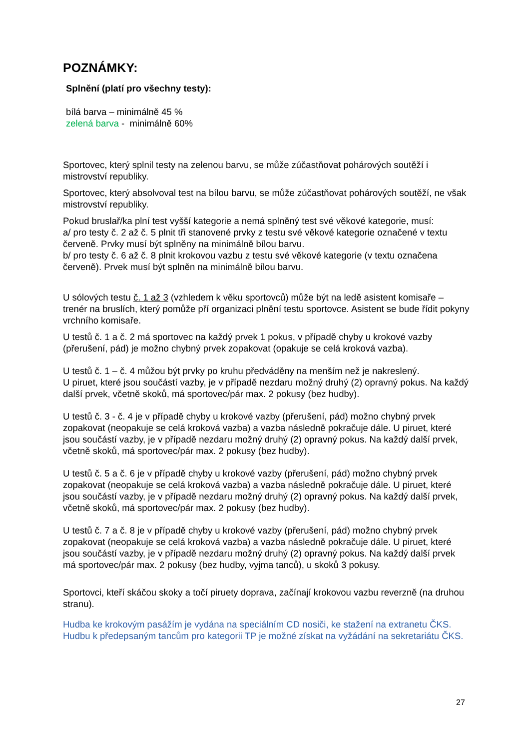POZNÁMKY:
Splnění (platí pro všechny testy):
bílá barva – minimálně 45 %
zelená barva - minimálně 60%
Sportovec, který splnil testy na zelenou barvu, se může zúčastňovat pohárových soutěží i mistrovství republiky.
Sportovec, který absolvoval test na bílou barvu, se může zúčastňovat pohárových soutěží, ne však mistrovství republiky.
Pokud bruslař/ka plní test vyšší kategorie a nemá splněný test své věkové kategorie, musí:
a/ pro testy č. 2 až č. 5 plnit tři stanovené prvky z testu své věkové kategorie označené v textu červeně. Prvky musí být splněny na minimálně bílou barvu.
b/ pro testy č. 6 až č. 8 plnit krokovou vazbu z testu své věkové kategorie (v textu označena červeně). Prvek musí být splněn na minimálně bílou barvu.
U sólových testu č. 1 až 3 (vzhledem k věku sportovců) může být na ledě asistent komisaře – trenér na bruslích, který pomůže pří organizaci plnění testu sportovce. Asistent se bude řídit pokyny vrchního komisaře.
U testů č. 1 a č. 2 má sportovec na každý prvek 1 pokus, v případě chyby u krokové vazby (přerušení, pád) je možno chybný prvek zopakovat (opakuje se celá kroková vazba).
U testů č. 1 – č. 4 můžou být prvky po kruhu předváděny na menším než je nakreslený.
U piruet, které jsou součástí vazby, je v případě nezdaru možný druhý (2) opravný pokus. Na každý další prvek, včetně skoků, má sportovec/pár max. 2 pokusy (bez hudby).
U testů č. 3 - č. 4 je v případě chyby u krokové vazby (přerušení, pád) možno chybný prvek zopakovat (neopakuje se celá kroková vazba) a vazba následně pokračuje dále. U piruet, které jsou součástí vazby, je v případě nezdaru možný druhý (2) opravný pokus. Na každý další prvek, včetně skoků, má sportovec/pár max. 2 pokusy (bez hudby).
U testů č. 5 a č. 6 je v případě chyby u krokové vazby (přerušení, pád) možno chybný prvek zopakovat (neopakuje se celá kroková vazba) a vazba následně pokračuje dále. U piruet, které jsou součástí vazby, je v případě nezdaru možný druhý (2) opravný pokus. Na každý další prvek, včetně skoků, má sportovec/pár max. 2 pokusy (bez hudby).
U testů č. 7 a č. 8 je v případě chyby u krokové vazby (přerušení, pád) možno chybný prvek zopakovat (neopakuje se celá kroková vazba) a vazba následně pokračuje dále. U piruet, které jsou součástí vazby, je v případě nezdaru možný druhý (2) opravný pokus. Na každý další prvek má sportovec/pár max. 2 pokusy (bez hudby, vyjma tanců), u skoků 3 pokusy.
Sportovci, kteří skáčou skoky a točí piruety doprava, začínají krokovou vazbu reverzně (na druhou stranu).
Hudba ke krokovým pasážím je vydána na speciálním CD nosiči, ke stažení na extranetu ČKS.
Hudbu k předepsaným tancům pro kategorii TP je možné získat na vyžádání na sekretariátu ČKS.
27